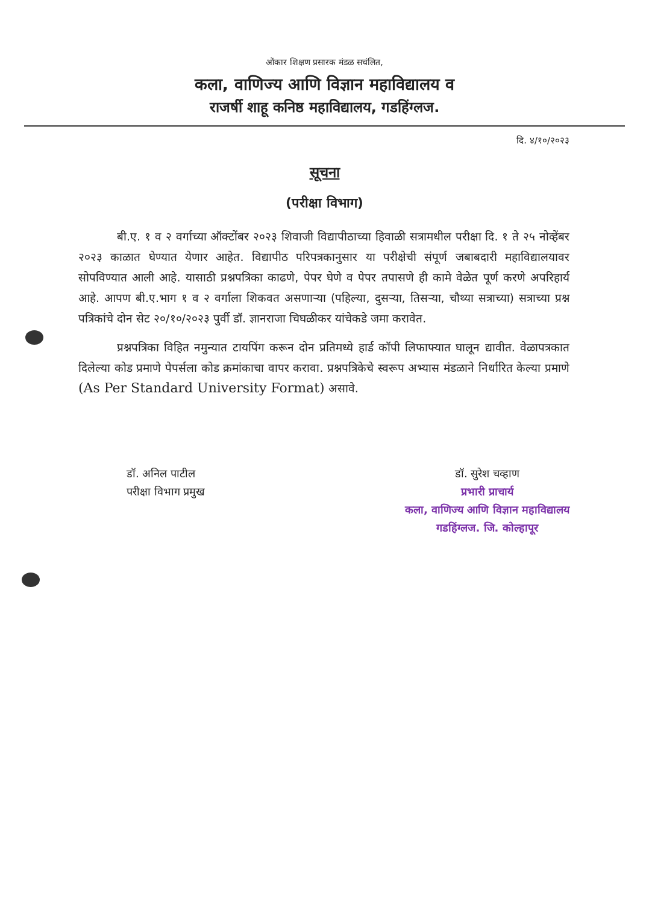ओंकार शिक्षण प्रसारक मंडळ सचंलित,
कला, वाणिज्य आणि विज्ञान महाविद्यालय व
राजर्षी शाहू कनिष्ठ महाविद्यालय, गडहिंग्लज.
दि. ४/१०/२०२३
सूचना
(परीक्षा विभाग)
बी.ए. १ व २ वर्गाच्या ऑक्टोंबर २०२३ शिवाजी विद्यापीठाच्या हिवाळी सत्रामधील परीक्षा दि. १ ते २५ नोव्हेंबर २०२३ काळात घेण्यात येणार आहेत. विद्यापीठ परिपत्रकानुसार या परीक्षेची संपूर्ण जबाबदारी महाविद्यालयावर सोपविण्यात आली आहे. यासाठी प्रश्नपत्रिका काढणे, पेपर घेणे व पेपर तपासणे ही कामे वेळेत पूर्ण करणे अपरिहार्य आहे. आपण बी.ए.भाग १ व २ वर्गाला शिकवत असणाऱ्या (पहिल्या, दुसऱ्या, तिसऱ्या, चौथ्या सत्राच्या) सत्राच्या प्रश्न पत्रिकांचे दोन सेट २०/१०/२०२३ पुर्वी डॉ. ज्ञानराजा चिघळीकर यांचेकडे जमा करावेत.
प्रश्नपत्रिका विहित नमुन्यात टायपिंग करून दोन प्रतिमध्ये हार्ड कॉपी लिफाफ्यात घालून द्यावीत. वेळापत्रकात दिलेल्या कोड प्रमाणे पेपर्सला कोड क्रमांकाचा वापर करावा. प्रश्नपत्रिकेचे स्वरूप अभ्यास मंडळाने निर्धारित केल्या प्रमाणे (As Per Standard University Format) असावे.
डॉ. अनिल पाटील
परीक्षा विभाग प्रमुख
डॉ. सुरेश चव्हाण
प्रभारी प्राचार्य
कला, वाणिज्य आणि विज्ञान महाविद्यालय
गडहिंग्लज. जि. कोल्हापूर